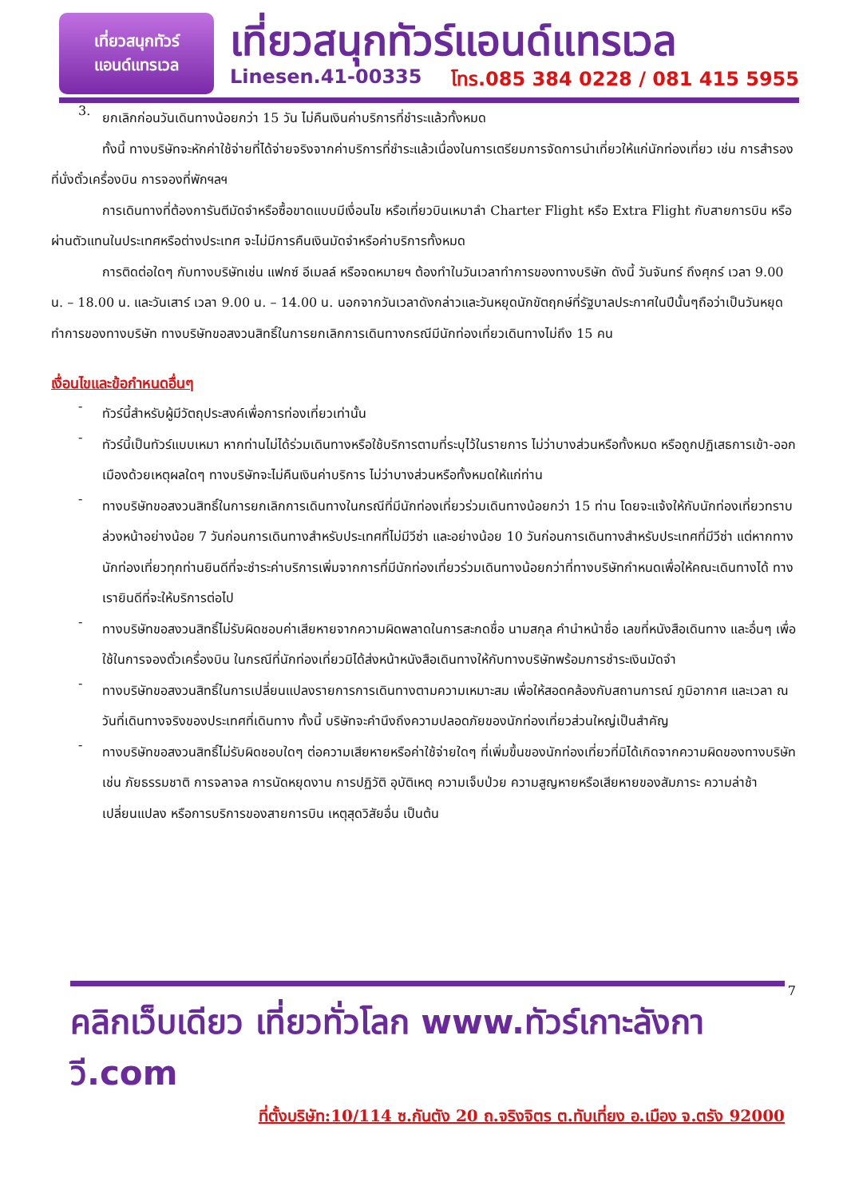เที่ยวสนุกทัวร์
แอนด์แทรเวล
เที่ยวสนุกทัวร์แอนด์แทรเวล
Linesen.41-00335 โทร.085 384 0228 / 081 415 5955
3.
ยกเลิกก่อนวันเดินทางน้อยกว่า 15 วัน ไม่คืนเงินค่าบริการที่ชำระแล้วทั้งหมด
ทั้งนี้ ทางบริษัทจะหักค่าใช้จ่ายที่ได้จ่ายจริงจากค่าบริการที่ชำระแล้วเนื่องในการเตรียมการจัดการนำเที่ยวให้แก่นักท่องเที่ยว เช่น การสำรองที่นั่งตั๋วเครื่องบิน การจองที่พักฯลฯ
การเดินทางที่ต้องการันตีมัดจำหรือซื้อขาดแบบมีเงื่อนไข หรือเที่ยวบินเหมาลำ Charter Flight หรือ Extra Flight กับสายการบิน หรือผ่านตัวแทนในประเทศหรือต่างประเทศ จะไม่มีการคืนเงินมัดจำหรือค่าบริการทั้งหมด
การติดต่อใดๆ กับทางบริษัทเช่น แฟกซ์ อีเมลล์ หรือจดหมายฯ ต้องทำในวันเวลาทำการของทางบริษัท ดังนี้ วันจันทร์ ถึงศุกร์ เวลา 9.00 น. – 18.00 น. และวันเสาร์ เวลา 9.00 น. – 14.00 น. นอกจากวันเวลาดังกล่าวและวันหยุดนักขัตฤกษ์ที่รัฐบาลประกาศในปีนั้นๆถือว่าเป็นวันหยุดทำการของทางบริษัท ทางบริษัทขอสงวนสิทธิ์ในการยกเลิกการเดินทางกรณีมีนักท่องเที่ยวเดินทางไม่ถึง 15 คน
เงื่อนไขและข้อกำหนดอื่นๆ
-
ทัวร์นี้สำหรับผู้มีวัตถุประสงค์เพื่อการท่องเที่ยวเท่านั้น
-
ทัวร์นี้เป็นทัวร์แบบเหมา หากท่านไม่ได้ร่วมเดินทางหรือใช้บริการตามที่ระบุไว้ในรายการ ไม่ว่าบางส่วนหรือทั้งหมด หรือถูกปฏิเสธการเข้า-ออกเมืองด้วยเหตุผลใดๆ ทางบริษัทจะไม่คืนเงินค่าบริการ ไม่ว่าบางส่วนหรือทั้งหมดให้แก่ท่าน
-
ทางบริษัทขอสงวนสิทธิ์ในการยกเลิกการเดินทางในกรณีที่มีนักท่องเที่ยวร่วมเดินทางน้อยกว่า 15 ท่าน โดยจะแจ้งให้กับนักท่องเที่ยวทราบล่วงหน้าอย่างน้อย 7 วันก่อนการเดินทางสำหรับประเทศที่ไม่มีวีซ่า และอย่างน้อย 10 วันก่อนการเดินทางสำหรับประเทศที่มีวีซ่า แต่หากทางนักท่องเที่ยวทุกท่านยินดีที่จะชำระค่าบริการเพิ่มจากการที่มีนักท่องเที่ยวร่วมเดินทางน้อยกว่าที่ทางบริษัทกำหนดเพื่อให้คณะเดินทางได้ ทางเรายินดีที่จะให้บริการต่อไป
-
ทางบริษัทขอสงวนสิทธิ์ไม่รับผิดชอบค่าเสียหายจากความผิดพลาดในการสะกดชื่อ นามสกุล คำนำหน้าชื่อ เลขที่หนังสือเดินทาง และอื่นๆ เพื่อใช้ในการจองตั๋วเครื่องบิน ในกรณีที่นักท่องเที่ยวมิได้ส่งหน้าหนังสือเดินทางให้กับทางบริษัทพร้อมการชำระเงินมัดจำ
-
ทางบริษัทขอสงวนสิทธิ์ในการเปลี่ยนแปลงรายการการเดินทางตามความเหมาะสม เพื่อให้สอดคล้องกับสถานการณ์ ภูมิอากาศ และเวลา ณ วันที่เดินทางจริงของประเทศที่เดินทาง ทั้งนี้ บริษัทจะคำนึงถึงความปลอดภัยของนักท่องเที่ยวส่วนใหญ่เป็นสำคัญ
-
ทางบริษัทขอสงวนสิทธิ์ไม่รับผิดชอบใดๆ ต่อความเสียหายหรือค่าใช้จ่ายใดๆ ที่เพิ่มขึ้นของนักท่องเที่ยวที่มิได้เกิดจากความผิดของทางบริษัท เช่น ภัยธรรมชาติ การจลาจล การนัดหยุดงาน การปฏิวัติ อุบัติเหตุ ความเจ็บป่วย ความสูญหายหรือเสียหายของสัมภาระ ความล่าช้า เปลี่ยนแปลง หรือการบริการของสายการบิน เหตุสุดวิสัยอื่น เป็นต้น
7
คลิกเว็บเดียว เที่ยวทั่วโลก www.ทัวร์เกาะลังกาวี.com
ที่ตั้งบริษัท:10/114 ซ.กันตัง 20 ถ.จริงจิตร ต.ทับเที่ยง อ.เมือง จ.ตรัง 92000